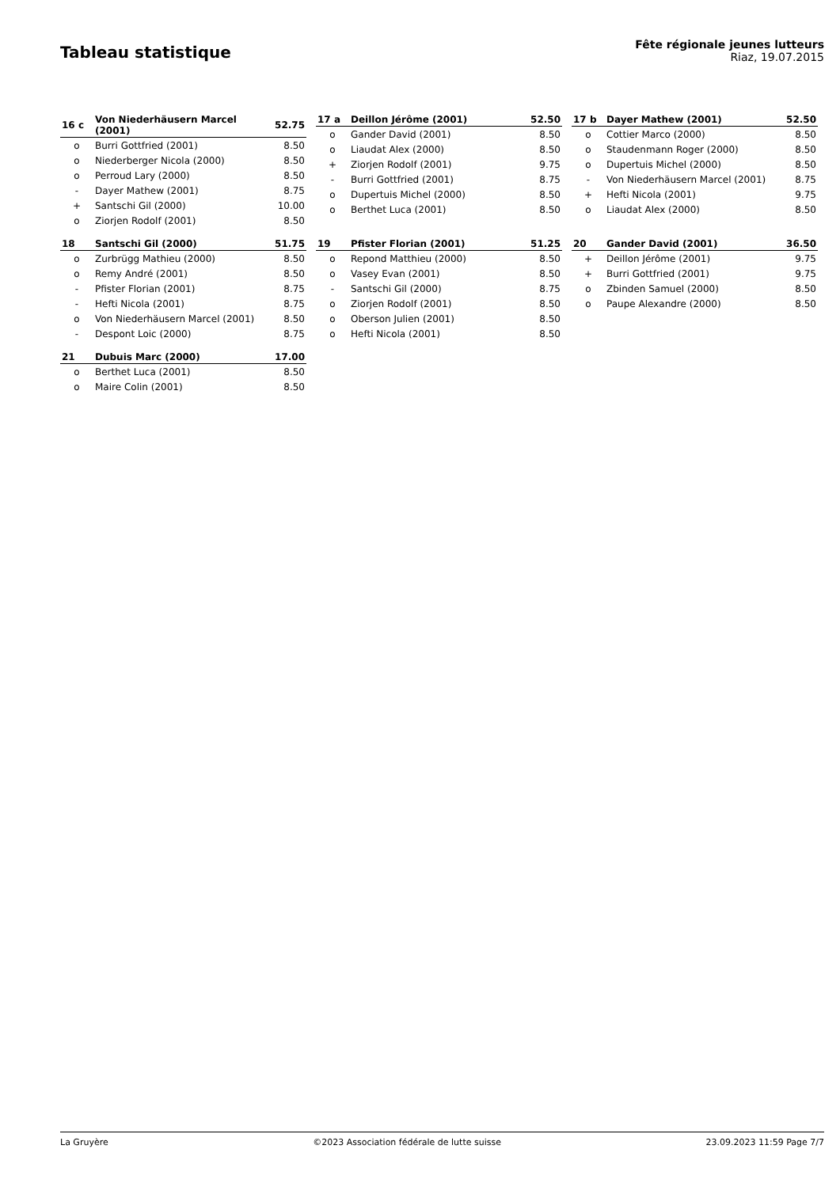Tableau statistique
Fête régionale jeunes lutteurs
Riaz, 19.07.2015
| 16 c | Von Niederhäusern Marcel (2001) | 52.75 |
| --- | --- | --- |
| o | Burri Gottfried (2001) | 8.50 |
| o | Niederberger Nicola (2000) | 8.50 |
| o | Perroud Lary (2000) | 8.50 |
| - | Dayer Mathew (2001) | 8.75 |
| + | Santschi Gil (2000) | 10.00 |
| o | Ziorjen Rodolf (2001) | 8.50 |
| 17 a | Deillon Jérôme (2001) | 52.50 |
| --- | --- | --- |
| o | Gander David (2001) | 8.50 |
| o | Liaudat Alex (2000) | 8.50 |
| + | Ziorjen Rodolf (2001) | 9.75 |
| - | Burri Gottfried (2001) | 8.75 |
| o | Dupertuis Michel (2000) | 8.50 |
| o | Berthet Luca (2001) | 8.50 |
| 17 b | Dayer Mathew (2001) | 52.50 |
| --- | --- | --- |
| o | Cottier Marco (2000) | 8.50 |
| o | Staudenmann Roger (2000) | 8.50 |
| o | Dupertuis Michel (2000) | 8.50 |
| - | Von Niederhäusern Marcel (2001) | 8.75 |
| + | Hefti Nicola (2001) | 9.75 |
| o | Liaudat Alex (2000) | 8.50 |
| 18 | Santschi Gil (2000) | 51.75 |
| --- | --- | --- |
| o | Zurbrügg Mathieu (2000) | 8.50 |
| o | Remy André (2001) | 8.50 |
| - | Pfister Florian (2001) | 8.75 |
| - | Hefti Nicola (2001) | 8.75 |
| o | Von Niederhäusern Marcel (2001) | 8.50 |
| - | Despont Loic (2000) | 8.75 |
| 19 | Pfister Florian (2001) | 51.25 |
| --- | --- | --- |
| o | Repond Matthieu (2000) | 8.50 |
| o | Vasey Evan (2001) | 8.50 |
| - | Santschi Gil (2000) | 8.75 |
| o | Ziorjen Rodolf (2001) | 8.50 |
| o | Oberson Julien (2001) | 8.50 |
| o | Hefti Nicola (2001) | 8.50 |
| 20 | Gander David (2001) | 36.50 |
| --- | --- | --- |
| + | Deillon Jérôme (2001) | 9.75 |
| + | Burri Gottfried (2001) | 9.75 |
| o | Zbinden Samuel (2000) | 8.50 |
| o | Paupe Alexandre (2000) | 8.50 |
| 21 | Dubuis Marc (2000) | 17.00 |
| --- | --- | --- |
| o | Berthet Luca (2001) | 8.50 |
| o | Maire Colin (2001) | 8.50 |
La Gruyère ©2023 Association fédérale de lutte suisse 23.09.2023 11:59 Page 7/7